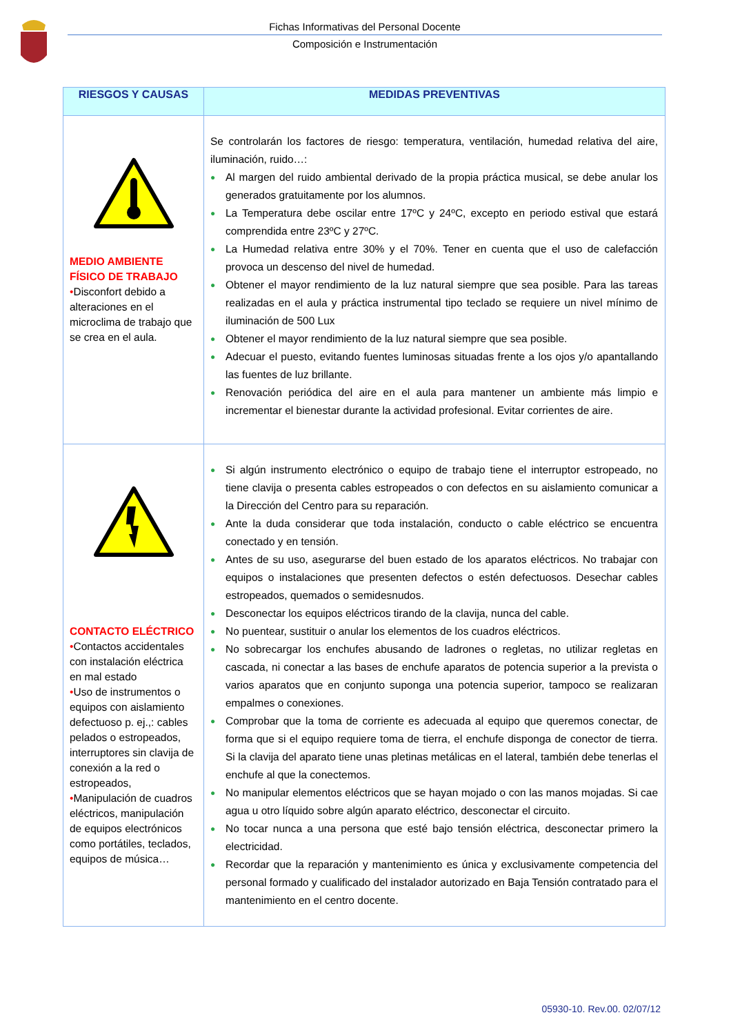Fichas Informativas del Personal Docente
Composición e Instrumentación
| RIESGOS Y CAUSAS | MEDIDAS PREVENTIVAS |
| --- | --- |
| MEDIO AMBIENTE FÍSICO DE TRABAJO • Disconfort debido a alteraciones en el microclima de trabajo que se crea en el aula. | Se controlarán los factores de riesgo: temperatura, ventilación, humedad relativa del aire, iluminación, ruido…: ● Al margen del ruido ambiental derivado de la propia práctica musical, se debe anular los generados gratuitamente por los alumnos. ● La Temperatura debe oscilar entre 17ºC y 24ºC, excepto en periodo estival que estará comprendida entre 23ºC y 27ºC. ● La Humedad relativa entre 30% y el 70%. Tener en cuenta que el uso de calefacción provoca un descenso del nivel de humedad. ● Obtener el mayor rendimiento de la luz natural siempre que sea posible. Para las tareas realizadas en el aula y práctica instrumental tipo teclado se requiere un nivel mínimo de iluminación de 500 Lux ● Obtener el mayor rendimiento de la luz natural siempre que sea posible. ● Adecuar el puesto, evitando fuentes luminosas situadas frente a los ojos y/o apantallando las fuentes de luz brillante. ● Renovación periódica del aire en el aula para mantener un ambiente más limpio e incrementar el bienestar durante la actividad profesional. Evitar corrientes de aire. |
| CONTACTO ELÉCTRICO • Contactos accidentales con instalación eléctrica en mal estado • Uso de instrumentos o equipos con aislamiento defectuoso p. ej.,: cables pelados o estropeados, interruptores sin clavija de conexión a la red o estropeados, • Manipulación de cuadros eléctricos, manipulación de equipos electrónicos como portátiles, teclados, equipos de música… | ● Si algún instrumento electrónico o equipo de trabajo tiene el interruptor estropeado, no tiene clavija o presenta cables estropeados o con defectos en su aislamiento comunicar a la Dirección del Centro para su reparación. ● Ante la duda considerar que toda instalación, conducto o cable eléctrico se encuentra conectado y en tensión. ● Antes de su uso, asegurarse del buen estado de los aparatos eléctricos. No trabajar con equipos o instalaciones que presenten defectos o estén defectuosos. Desechar cables estropeados, quemados o semidesnudos. ● Desconectar los equipos eléctricos tirando de la clavija, nunca del cable. ● No puentear, sustituir o anular los elementos de los cuadros eléctricos. ● No sobrecargar los enchufes abusando de ladrones o regletas, no utilizar regletas en cascada, ni conectar a las bases de enchufe aparatos de potencia superior a la prevista o varios aparatos que en conjunto suponga una potencia superior, tampoco se realizaran empalmes o conexiones. ● Comprobar que la toma de corriente es adecuada al equipo que queremos conectar, de forma que si el equipo requiere toma de tierra, el enchufe disponga de conector de tierra. Si la clavija del aparato tiene unas pletinas metálicas en el lateral, también debe tenerlas el enchufe al que la conectemos. ● No manipular elementos eléctricos que se hayan mojado o con las manos mojadas. Si cae agua u otro líquido sobre algún aparato eléctrico, desconectar el circuito. ● No tocar nunca a una persona que esté bajo tensión eléctrica, desconectar primero la electricidad. ● Recordar que la reparación y mantenimiento es única y exclusivamente competencia del personal formado y cualificado del instalador autorizado en Baja Tensión contratado para el mantenimiento en el centro docente. |
05930-10. Rev.00. 02/07/12